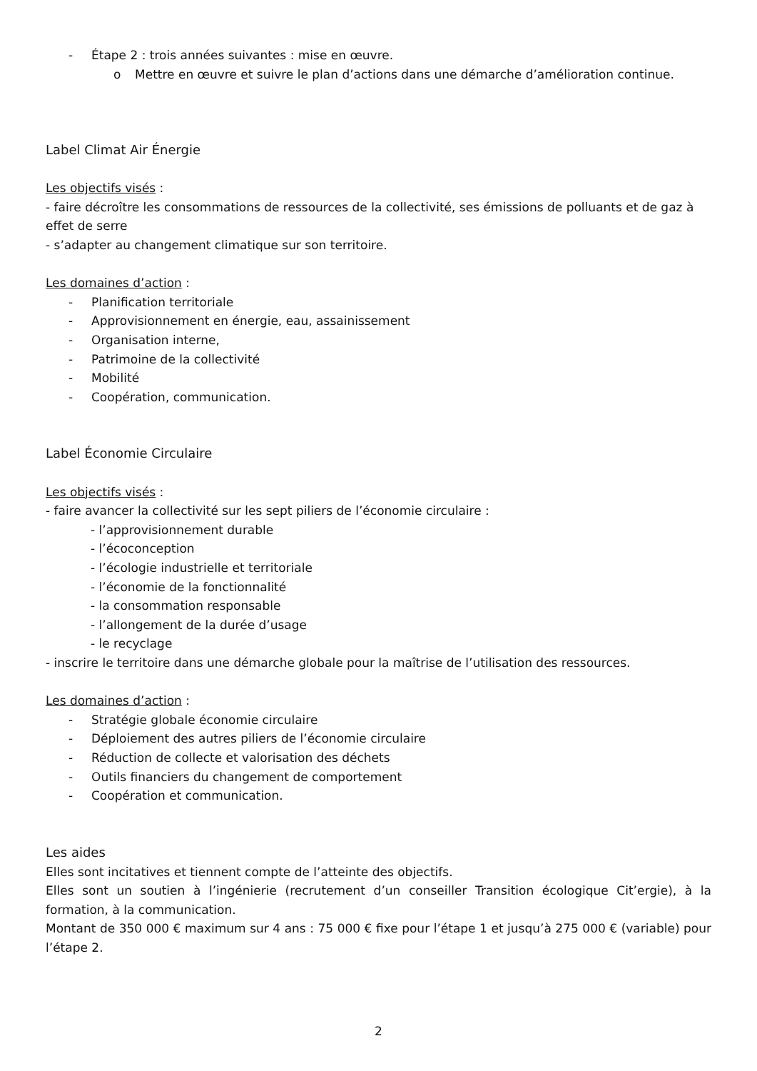- Étape 2 : trois années suivantes : mise en œuvre.
o Mettre en œuvre et suivre le plan d’actions dans une démarche d’amélioration continue.
Label Climat Air Énergie
Les objectifs visés :
- faire décroître les consommations de ressources de la collectivité, ses émissions de polluants et de gaz à effet de serre
- s’adapter au changement climatique sur son territoire.
Les domaines d’action :
- Planification territoriale
- Approvisionnement en énergie, eau, assainissement
- Organisation interne,
- Patrimoine de la collectivité
- Mobilité
- Coopération, communication.
Label Économie Circulaire
Les objectifs visés :
- faire avancer la collectivité sur les sept piliers de l’économie circulaire :
- l’approvisionnement durable
- l’écoconception
- l’écologie industrielle et territoriale
- l’économie de la fonctionnalité
- la consommation responsable
- l’allongement de la durée d’usage
- le recyclage
- inscrire le territoire dans une démarche globale pour la maîtrise de l’utilisation des ressources.
Les domaines d’action :
- Stratégie globale économie circulaire
- Déploiement des autres piliers de l’économie circulaire
- Réduction de collecte et valorisation des déchets
- Outils financiers du changement de comportement
- Coopération et communication.
Les aides
Elles sont incitatives et tiennent compte de l’atteinte des objectifs.
Elles sont un soutien à l’ingénierie (recrutement d’un conseiller Transition écologique Cit’ergie), à la formation, à la communication.
Montant de 350 000 € maximum sur 4 ans : 75 000 € fixe pour l’étape 1 et jusqu’à 275 000 € (variable) pour l’étape 2.
2